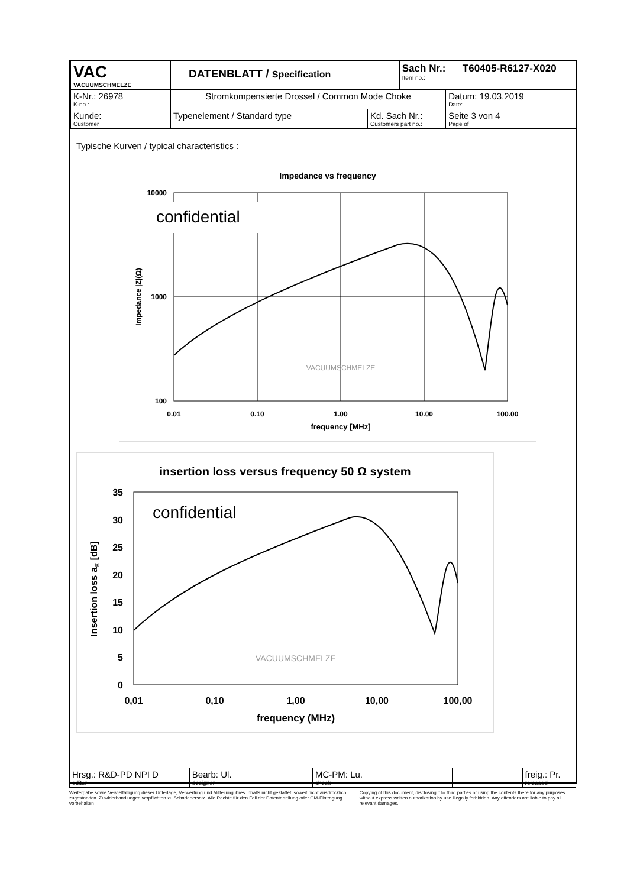| VAC VACUUMSCHMELZE | DATENBLATT / Specification | | Sach Nr.: T60405-R6127-X020 Item no.: | |
| K-Nr.: 26978 K-no.: | Stromkompensierte Drossel / Common Mode Choke | | | Datum: 19.03.2019 Date: |
| Kunde: Customer | Typenelement / Standard type | Kd. Sach Nr.: Customers part no.: | | Seite 3 von 4 Page of |
Typische Kurven / typical characteristics :
Impedance vs frequency
10000
1000
100
0.01
0.10
1.00
10.00
100.00
frequency [MHz]
Impedance |Z|(Ω)
confidential
VACUUMSCHMELZE
insertion loss versus frequency 50 Ω system
35
30
25
20
15
10
5
0
0,01
0,10
1,00
10,00
100,00
frequency (MHz)
Insertion loss aE [dB]
confidential
VACUUMSCHMELZE
| Hrsg.: R&D-PD NPI D editor | Bearb: Ul. designer | | MC-PM: Lu. check | | | freig.: Pr. released |
Weitergabe sowie Vervielfältigung dieser Unterlage, Verwertung und Mitteilung ihres Inhalts nicht gestattet, soweit nicht ausdrücklich zugestanden. Zuwiderhandlungen verpflichten zu Schadenersatz. Alle Rechte für den Fall der Patenterteilung oder GM-Eintragung vorbehalten
Copying of this document, disclosing it to third parties or using the contents there for any purposes without express written authorization by use illegally forbidden. Any offenders are liable to pay all relevant damages.